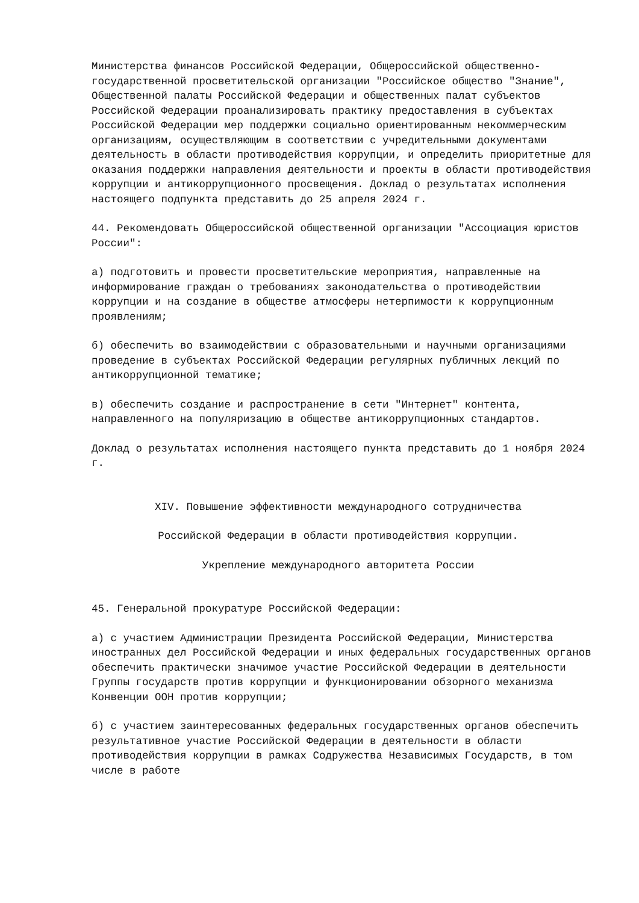Министерства финансов Российской Федерации, Общероссийской общественно-государственной просветительской организации "Российское общество "Знание", Общественной палаты Российской Федерации и общественных палат субъектов Российской Федерации проанализировать практику предоставления в субъектах Российской Федерации мер поддержки социально ориентированным некоммерческим организациям, осуществляющим в соответствии с учредительными документами деятельность в области противодействия коррупции, и определить приоритетные для оказания поддержки направления деятельности и проекты в области противодействия коррупции и антикоррупционного просвещения. Доклад о результатах исполнения настоящего подпункта представить до 25 апреля 2024 г.
44. Рекомендовать Общероссийской общественной организации "Ассоциация юристов России":
а) подготовить и провести просветительские мероприятия, направленные на информирование граждан о требованиях законодательства о противодействии коррупции и на создание в обществе атмосферы нетерпимости к коррупционным проявлениям;
б) обеспечить во взаимодействии с образовательными и научными организациями проведение в субъектах Российской Федерации регулярных публичных лекций по антикоррупционной тематике;
в) обеспечить создание и распространение в сети "Интернет" контента, направленного на популяризацию в обществе антикоррупционных стандартов.
Доклад о результатах исполнения настоящего пункта представить до 1 ноября 2024 г.
XIV. Повышение эффективности международного сотрудничества
Российской Федерации в области противодействия коррупции.
Укрепление международного авторитета России
45. Генеральной прокуратуре Российской Федерации:
а) с участием Администрации Президента Российской Федерации, Министерства иностранных дел Российской Федерации и иных федеральных государственных органов обеспечить практически значимое участие Российской Федерации в деятельности Группы государств против коррупции и функционировании обзорного механизма Конвенции ООН против коррупции;
б) с участием заинтересованных федеральных государственных органов обеспечить результативное участие Российской Федерации в деятельности в области противодействия коррупции в рамках Содружества Независимых Государств, в том числе в работе